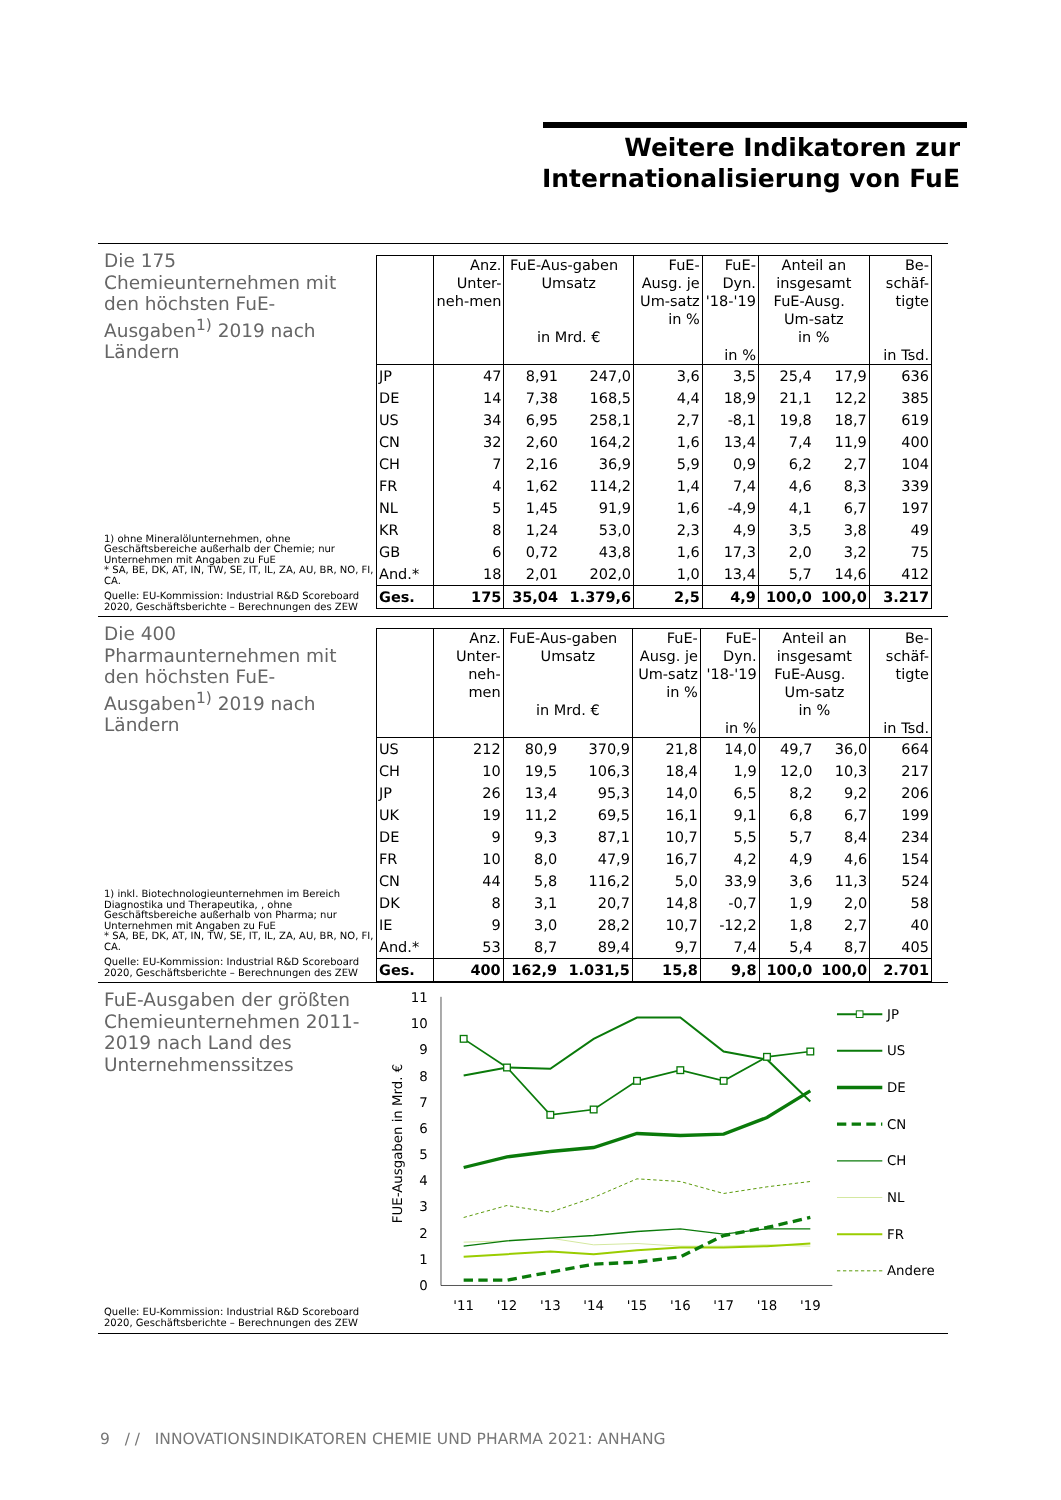Weitere Indikatoren zur Internationalisierung von FuE
Die 175 Chemieunternehmen mit den höchsten FuE-Ausgaben<sup>1)</sup> 2019 nach Ländern
1) ohne Mineralölunternehmen, ohne Geschäftsbereiche außerhalb der Chemie; nur Unternehmen mit Angaben zu FuE
* SA, BE, DK, AT, IN, TW, SE, IT, IL, ZA, AU, BR, NO, FI, CA.
Quelle: EU-Kommission: Industrial R&D Scoreboard 2020, Geschäftsberichte – Berechnungen des ZEW
| | Anz. Unter-neh-men | FuE-Aus-gaben Umsatz in Mrd. € | | FuE-Ausg. je Um-satz in % | FuE-Dyn. '18-'19 in % | Anteil an insgesamt FuE-Ausg. Um-satz in % | | Be-schäf-tigte in Tsd. |
| --- | --- | --- | --- | --- | --- | --- | --- | --- |
| JP | 47 | 8,91 | 247,0 | 3,6 | 3,5 | 25,4 | 17,9 | 636 |
| DE | 14 | 7,38 | 168,5 | 4,4 | 18,9 | 21,1 | 12,2 | 385 |
| US | 34 | 6,95 | 258,1 | 2,7 | -8,1 | 19,8 | 18,7 | 619 |
| CN | 32 | 2,60 | 164,2 | 1,6 | 13,4 | 7,4 | 11,9 | 400 |
| CH | 7 | 2,16 | 36,9 | 5,9 | 0,9 | 6,2 | 2,7 | 104 |
| FR | 4 | 1,62 | 114,2 | 1,4 | 7,4 | 4,6 | 8,3 | 339 |
| NL | 5 | 1,45 | 91,9 | 1,6 | -4,9 | 4,1 | 6,7 | 197 |
| KR | 8 | 1,24 | 53,0 | 2,3 | 4,9 | 3,5 | 3,8 | 49 |
| GB | 6 | 0,72 | 43,8 | 1,6 | 17,3 | 2,0 | 3,2 | 75 |
| And.* | 18 | 2,01 | 202,0 | 1,0 | 13,4 | 5,7 | 14,6 | 412 |
| Ges. | 175 | 35,04 | 1.379,6 | 2,5 | 4,9 | 100,0 | 100,0 | 3.217 |
Die 400 Pharmaunternehmen mit den höchsten FuE-Ausgaben<sup>1)</sup> 2019 nach Ländern
1) inkl. Biotechnologieunternehmen im Bereich Diagnostika und Therapeutika, , ohne Geschäftsbereiche außerhalb von Pharma; nur Unternehmen mit Angaben zu FuE
* SA, BE, DK, AT, IN, TW, SE, IT, IL, ZA, AU, BR, NO, FI, CA.
Quelle: EU-Kommission: Industrial R&D Scoreboard 2020, Geschäftsberichte – Berechnungen des ZEW
| | Anz. Unter-neh-men | FuE-Aus-gaben Umsatz in Mrd. € | | FuE-Ausg. je Um-satz in % | FuE-Dyn. '18-'19 in % | Anteil an insgesamt FuE-Ausg. Um-satz in % | | Be-schäf-tigte in Tsd. |
| --- | --- | --- | --- | --- | --- | --- | --- | --- |
| US | 212 | 80,9 | 370,9 | 21,8 | 14,0 | 49,7 | 36,0 | 664 |
| CH | 10 | 19,5 | 106,3 | 18,4 | 1,9 | 12,0 | 10,3 | 217 |
| JP | 26 | 13,4 | 95,3 | 14,0 | 6,5 | 8,2 | 9,2 | 206 |
| UK | 19 | 11,2 | 69,5 | 16,1 | 9,1 | 6,8 | 6,7 | 199 |
| DE | 9 | 9,3 | 87,1 | 10,7 | 5,5 | 5,7 | 8,4 | 234 |
| FR | 10 | 8,0 | 47,9 | 16,7 | 4,2 | 4,9 | 4,6 | 154 |
| CN | 44 | 5,8 | 116,2 | 5,0 | 33,9 | 3,6 | 11,3 | 524 |
| DK | 8 | 3,1 | 20,7 | 14,8 | -0,7 | 1,9 | 2,0 | 58 |
| IE | 9 | 3,0 | 28,2 | 10,7 | -12,2 | 1,8 | 2,7 | 40 |
| And.* | 53 | 8,7 | 89,4 | 9,7 | 7,4 | 5,4 | 8,7 | 405 |
| Ges. | 400 | 162,9 | 1.031,5 | 15,8 | 9,8 | 100,0 | 100,0 | 2.701 |
FuE-Ausgaben der größten Chemieunternehmen 2011-2019 nach Land des Unternehmenssitzes
Quelle: EU-Kommission: Industrial R&D Scoreboard 2020, Geschäftsberichte – Berechnungen des ZEW
0
1
2
3
4
5
6
7
8
9
10
11
'11
'12
'13
'14
'15
'16
'17
'18
'19
FUE-Ausgaben in Mrd. €
JP
US
DE
CN
CH
NL
FR
Andere
9 / / INNOVATIONSINDIKATOREN CHEMIE UND PHARMA 2021: ANHANG